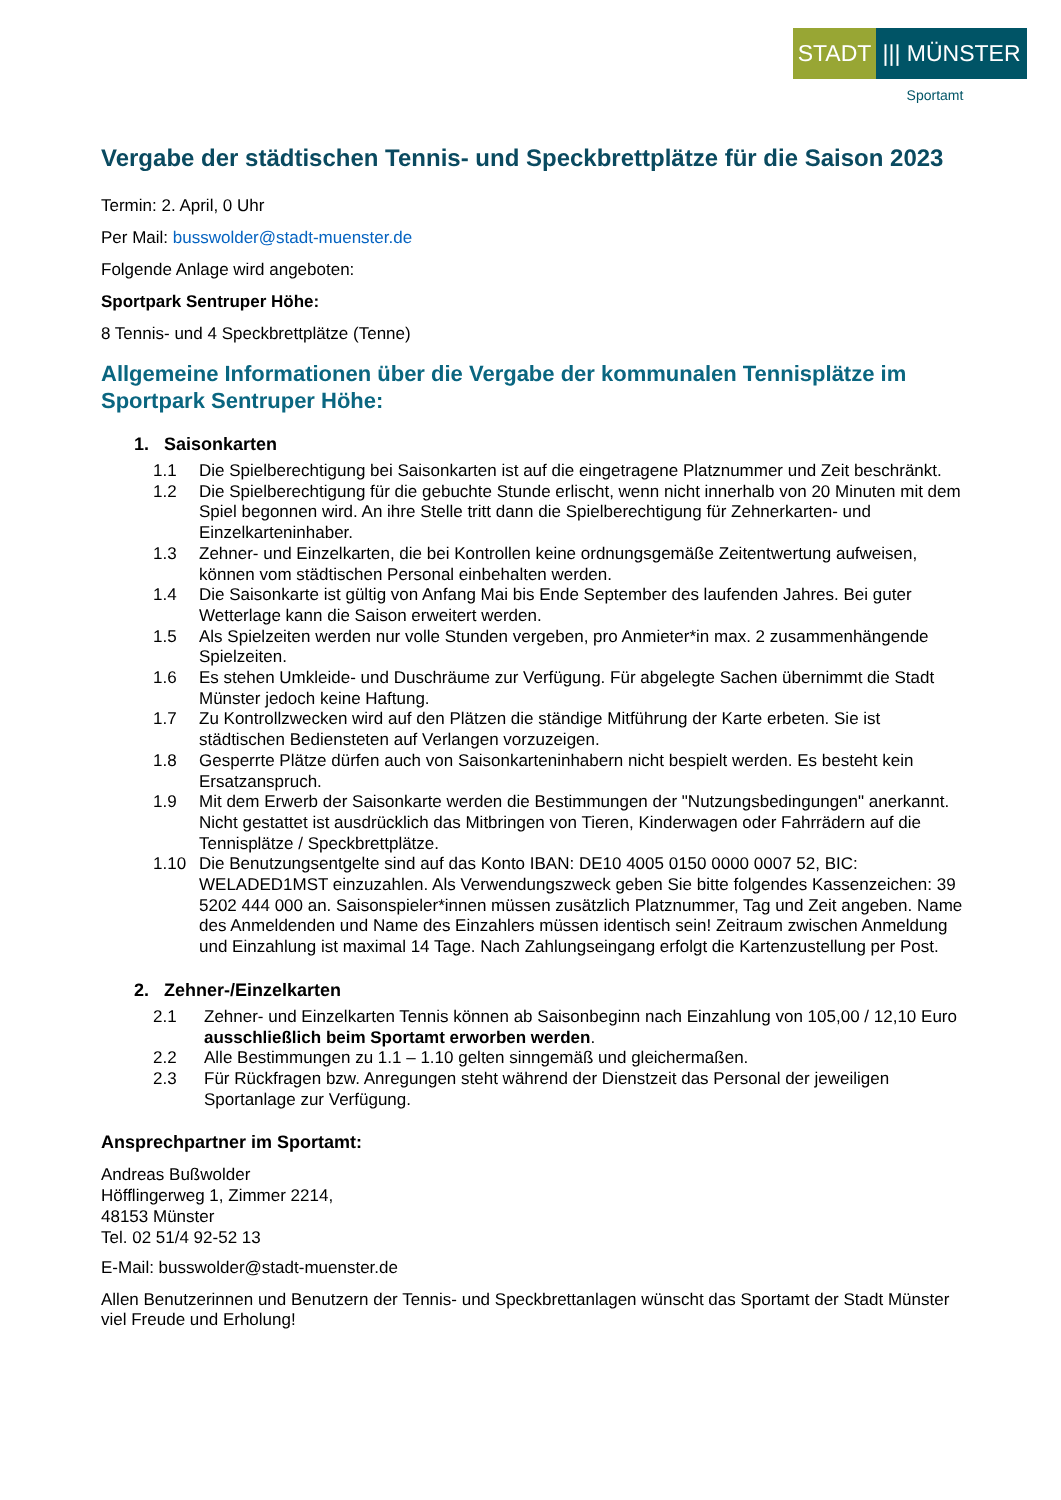STADT ||| MÜNSTER
Sportamt
Vergabe der städtischen Tennis- und Speckbrettplätze für die Saison 2023
Termin: 2. April, 0 Uhr
Per Mail: busswolder@stadt-muenster.de
Folgende Anlage wird angeboten:
Sportpark Sentruper Höhe:
8 Tennis- und 4 Speckbrettplätze (Tenne)
Allgemeine Informationen über die Vergabe der kommunalen Tennisplätze im Sportpark Sentruper Höhe:
1. Saisonkarten
1.1 Die Spielberechtigung bei Saisonkarten ist auf die eingetragene Platznummer und Zeit beschränkt.
1.2 Die Spielberechtigung für die gebuchte Stunde erlischt, wenn nicht innerhalb von 20 Minuten mit dem Spiel begonnen wird. An ihre Stelle tritt dann die Spielberechtigung für Zehnerkarten- und Einzelkarteninhaber.
1.3 Zehner- und Einzelkarten, die bei Kontrollen keine ordnungsgemäße Zeitentwertung aufweisen, können vom städtischen Personal einbehalten werden.
1.4 Die Saisonkarte ist gültig von Anfang Mai bis Ende September des laufenden Jahres. Bei guter Wetterlage kann die Saison erweitert werden.
1.5 Als Spielzeiten werden nur volle Stunden vergeben, pro Anmieter*in max. 2 zusammenhängende Spielzeiten.
1.6 Es stehen Umkleide- und Duschräume zur Verfügung. Für abgelegte Sachen übernimmt die Stadt Münster jedoch keine Haftung.
1.7 Zu Kontrollzwecken wird auf den Plätzen die ständige Mitführung der Karte erbeten. Sie ist städtischen Bediensteten auf Verlangen vorzuzeigen.
1.8 Gesperrte Plätze dürfen auch von Saisonkarteninhabern nicht bespielt werden. Es besteht kein Ersatzanspruch.
1.9 Mit dem Erwerb der Saisonkarte werden die Bestimmungen der "Nutzungsbedingungen" anerkannt. Nicht gestattet ist ausdrücklich das Mitbringen von Tieren, Kinderwagen oder Fahrrädern auf die Tennisplätze / Speckbrettplätze.
1.10 Die Benutzungsentgelte sind auf das Konto IBAN: DE10 4005 0150 0000 0007 52, BIC: WELADED1MST einzuzahlen. Als Verwendungszweck geben Sie bitte folgendes Kassenzeichen: 39 5202 444 000 an. Saisonspieler*innen müssen zusätzlich Platznummer, Tag und Zeit angeben. Name des Anmeldenden und Name des Einzahlers müssen identisch sein! Zeitraum zwischen Anmeldung und Einzahlung ist maximal 14 Tage. Nach Zahlungseingang erfolgt die Kartenzustellung per Post.
2. Zehner-/Einzelkarten
2.1 Zehner- und Einzelkarten Tennis können ab Saisonbeginn nach Einzahlung von 105,00 / 12,10 Euro ausschließlich beim Sportamt erworben werden.
2.2 Alle Bestimmungen zu 1.1 – 1.10 gelten sinngemäß und gleichermaßen.
2.3 Für Rückfragen bzw. Anregungen steht während der Dienstzeit das Personal der jeweiligen Sportanlage zur Verfügung.
Ansprechpartner im Sportamt:
Andreas Bußwolder
Höfflingerweg 1, Zimmer 2214,
48153 Münster
Tel. 02 51/4 92-52 13
E-Mail: busswolder@stadt-muenster.de
Allen Benutzerinnen und Benutzern der Tennis- und Speckbrettanlagen wünscht das Sportamt der Stadt Münster viel Freude und Erholung!